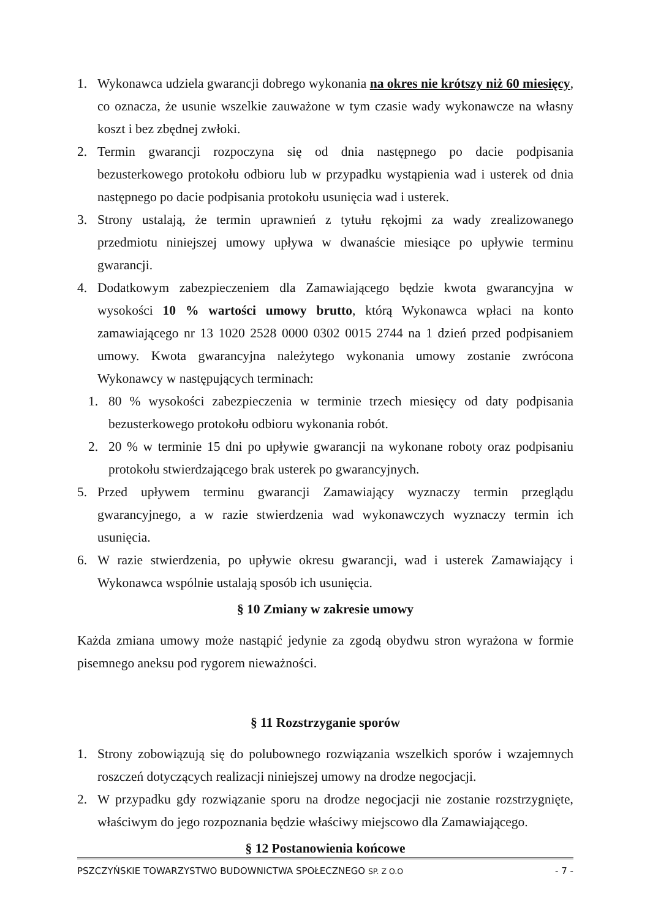1. Wykonawca udziela gwarancji dobrego wykonania na okres nie krótszy niż 60 miesięcy, co oznacza, że usunie wszelkie zauważone w tym czasie wady wykonawcze na własny koszt i bez zbędnej zwłoki.
2. Termin gwarancji rozpoczyna się od dnia następnego po dacie podpisania bezusterkowego protokołu odbioru lub w przypadku wystąpienia wad i usterek od dnia następnego po dacie podpisania protokołu usunięcia wad i usterek.
3. Strony ustalają, że termin uprawnień z tytułu rękojmi za wady zrealizowanego przedmiotu niniejszej umowy upływa w dwanaście miesiące po upływie terminu gwarancji.
4. Dodatkowym zabezpieczeniem dla Zamawiającego będzie kwota gwarancyjna w wysokości 10 % wartości umowy brutto, którą Wykonawca wpłaci na konto zamawiającego nr 13 1020 2528 0000 0302 0015 2744 na 1 dzień przed podpisaniem umowy. Kwota gwarancyjna należytego wykonania umowy zostanie zwrócona Wykonawcy w następujących terminach:
1. 80 % wysokości zabezpieczenia w terminie trzech miesięcy od daty podpisania bezusterkowego protokołu odbioru wykonania robót.
2. 20 % w terminie 15 dni po upływie gwarancji na wykonane roboty oraz podpisaniu protokołu stwierdzającego brak usterek po gwarancyjnych.
5. Przed upływem terminu gwarancji Zamawiający wyznaczy termin przeglądu gwarancyjnego, a w razie stwierdzenia wad wykonawczych wyznaczy termin ich usunięcia.
6. W razie stwierdzenia, po upływie okresu gwarancji, wad i usterek Zamawiający i Wykonawca wspólnie ustalają sposób ich usunięcia.
§ 10 Zmiany w zakresie umowy
Każda zmiana umowy może nastąpić jedynie za zgodą obydwu stron wyrażona w formie pisemnego aneksu pod rygorem nieważności.
§ 11 Rozstrzyganie sporów
1. Strony zobowiązują się do polubownego rozwiązania wszelkich sporów i wzajemnych roszczeń dotyczących realizacji niniejszej umowy na drodze negocjacji.
2. W przypadku gdy rozwiązanie sporu na drodze negocjacji nie zostanie rozstrzygnięte, właściwym do jego rozpoznania będzie właściwy miejscowo dla Zamawiającego.
§ 12 Postanowienia końcowe
PSZCZYŃSKIE TOWARZYSTWO BUDOWNICTWA SPOŁECZNEGO SP. Z O.O - 7 -